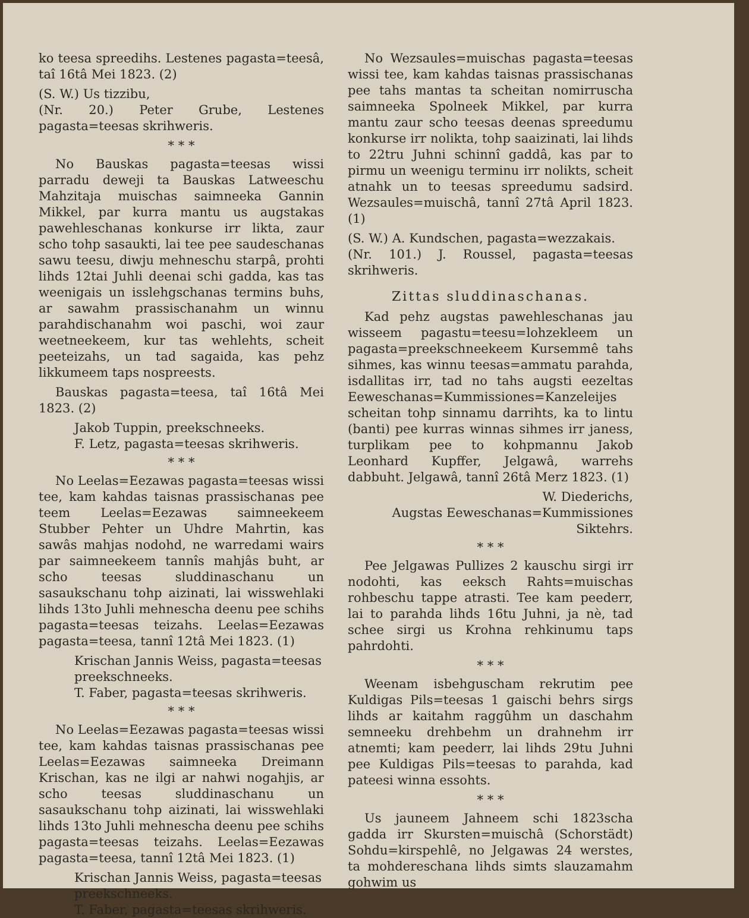ko teesa spreedihs. Lestenes pagasta=teesâ, taî 16tâ Mei 1823. (2)
(S. W.) Us tizzibu,
(Nr. 20.) Peter Grube, Lestenes pagasta=teesas skrihweris.
* * *
No Bauskas pagasta=teesas wissi parradu deweji ta Bauskas Latweeschu Mahzitaja muischas saimneeka Gannin Mikkel, par kurra mantu us augstakas pawehleschanas konkurse irr likta, zaur scho tohp sasaukti, lai tee pee saudeschanas sawu teesu, diwju mehneschu starpâ, prohti lihds 12tai Juhli deenai schi gadda, kas tas weenigais un isslehgschanas termins buhs, ar sawahm prassischanahm un winnu parahdischanahm woi paschi, woi zaur weetneekeem, kur tas wehlehts, scheit peeteizahs, un tad sagaida, kas pehz likkumeem taps nospreests.
Bauskas pagasta=teesa, taî 16tâ Mei 1823. (2)
Jakob Tuppin, preekschneeks.
F. Letz, pagasta=teesas skrihweris.
* * *
No Leelas=Eezawas pagasta=teesas wissi tee, kam kahdas taisnas prassischanas pee teem Leelas=Eezawas saimneekeem Stubber Pehter un Uhdre Mahrtin, kas sawâs mahjas nodohd, ne warredami wairs par saimneekeem tannîs mahjâs buht, ar scho teesas sluddinaschanu un sasaukschanu tohp aizinati, lai wisswehlaki lihds 13to Juhli mehnescha deenu pee schihs pagasta=teesas teizahs. Leelas=Eezawas pagasta=teesa, tannî 12tâ Mei 1823. (1)
Krischan Jannis Weiss, pagasta=teesas preekschneeks.
T. Faber, pagasta=teesas skrihweris.
* * *
No Leelas=Eezawas pagasta=teesas wissi tee, kam kahdas taisnas prassischanas pee Leelas=Eezawas saimneeka Dreimann Krischan, kas ne ilgi ar nahwi nogahjis, ar scho teesas sluddinaschanu un sasaukschanu tohp aizinati, lai wisswehlaki lihds 13to Juhli mehnescha deenu pee schihs pagasta=teesas teizahs. Leelas=Eezawas pagasta=teesa, tannî 12tâ Mei 1823. (1)
Krischan Jannis Weiss, pagasta=teesas preekschneeks.
T. Faber, pagasta=teesas skrihweris.
No Wezsaules=muischas pagasta=teesas wissi tee, kam kahdas taisnas prassischanas pee tahs mantas ta scheitan nomirruscha saimneeka Spolneek Mikkel, par kurra mantu zaur scho teesas deenas spreedumu konkurse irr nolikta, tohp saaizinati, lai lihds to 22tru Juhni schinnî gaddâ, kas par to pirmu un weenigu terminu irr nolikts, scheit atnahk un to teesas spreedumu sadsird. Wezsaules=muischâ, tannî 27tâ April 1823. (1)
(S. W.) A. Kundschen, pagasta=wezzakais.
(Nr. 101.) J. Roussel, pagasta=teesas skrihweris.
Zittas sluddinaschanas.
Kad pehz augstas pawehleschanas jau wisseem pagastu=teesu=lohzekleem un pagasta=preekschneekeem Kursemmê tahs sihmes, kas winnu teesas=ammatu parahda, isdallitas irr, tad no tahs augsti eezeltas Eeweschanas=Kummissiones=Kanzeleijes scheitan tohp sinnamu darrihts, ka to lintu (banti) pee kurras winnas sihmes irr janess, turplikam pee to kohpmannu Jakob Leonhard Kupffer, Jelgawâ, warrehs dabbuht. Jelgawâ, tannî 26tâ Merz 1823. (1)
W. Diederichs,
Augstas Eeweschanas=Kummissiones Siktehrs.
* * *
Pee Jelgawas Pullizes 2 kauschu sirgi irr nodohti, kas eeksch Rahts=muischas rohbeschu tappe atrasti. Tee kam peederr, lai to parahda lihds 16tu Juhni, ja nè, tad schee sirgi us Krohna rehkinumu taps pahrdohti.
* * *
Weenam isbehguscham rekrutim pee Kuldigas Pils=teesas 1 gaischi behrs sirgs lihds ar kaitahm raggûhm un daschahm semneeku drehbehm un drahnehm irr atnemti; kam peederr, lai lihds 29tu Juhni pee Kuldigas Pils=teesas to parahda, kad pateesi winna essohts.
* * *
Us jauneem Jahneem schi 1823scha gadda irr Skursten=muischâ (Schorstädt) Sohdu=kirspehlê, no Jelgawas 24 werstes, ta mohdereschana lihds simts slauzamahm gohwim us